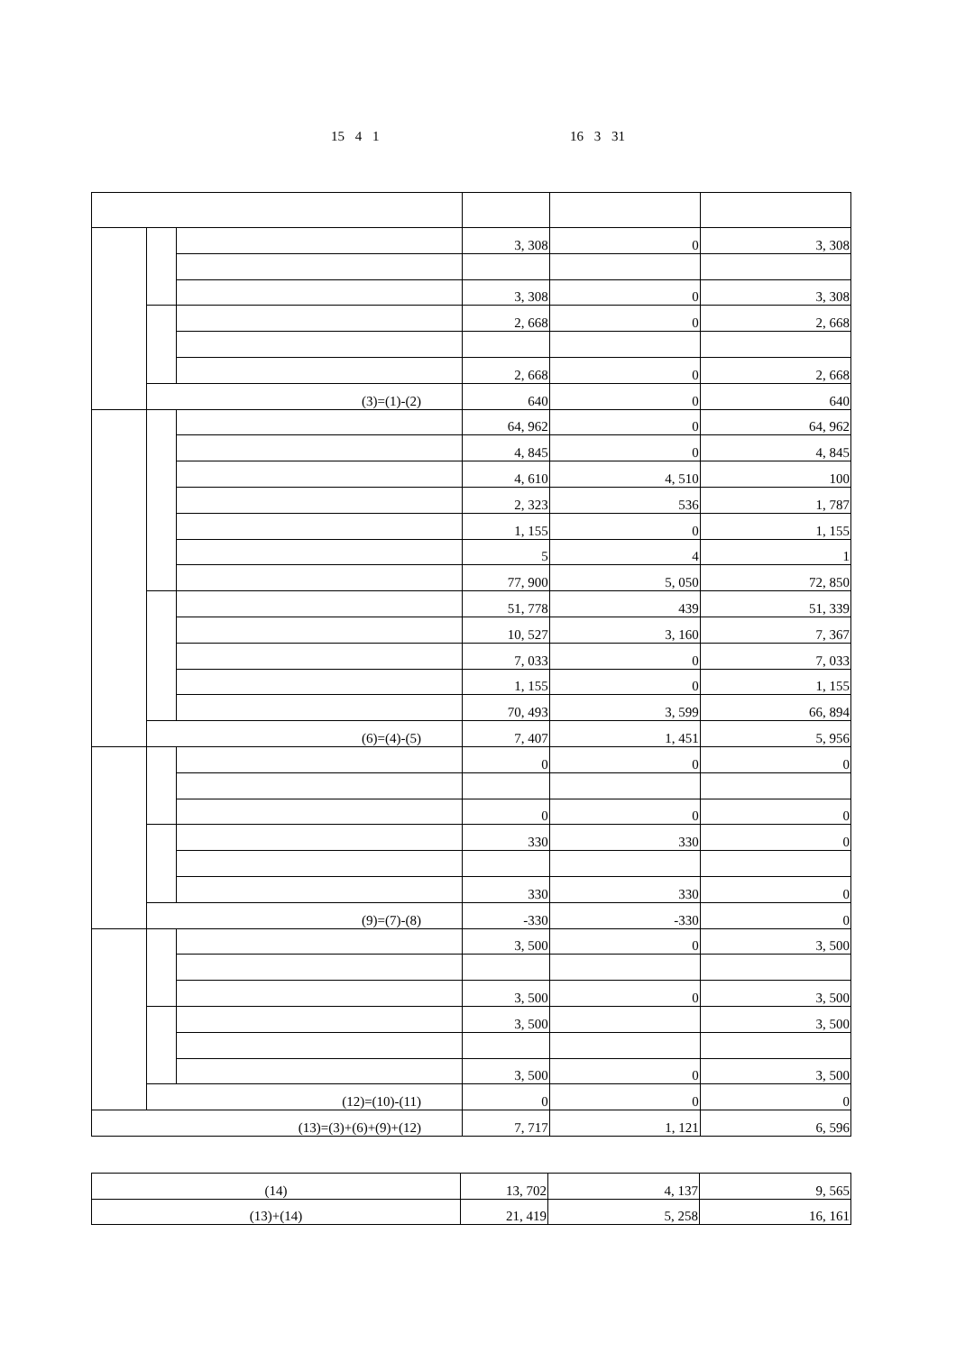15 4 1 16 3 31
| | | | 3, 308 | 0 | 3, 308 |
| | | | 3, 308 | 0 | 3, 308 |
| | | | 2, 668 | 0 | 2, 668 |
| | | | 2, 668 | 0 | 2, 668 |
| | (3)=(1)-(2) | | 640 | 0 | 640 |
| | | | 64, 962 | 0 | 64, 962 |
| | | | 4, 845 | 0 | 4, 845 |
| | | | 4, 610 | 4, 510 | 100 |
| | | | 2, 323 | 536 | 1, 787 |
| | | | 1, 155 | 0 | 1, 155 |
| | | | 5 | 4 | 1 |
| | | | 77, 900 | 5, 050 | 72, 850 |
| | | | 51, 778 | 439 | 51, 339 |
| | | | 10, 527 | 3, 160 | 7, 367 |
| | | | 7, 033 | 0 | 7, 033 |
| | | | 1, 155 | 0 | 1, 155 |
| | | | 70, 493 | 3, 599 | 66, 894 |
| | (6)=(4)-(5) | | 7, 407 | 1, 451 | 5, 956 |
| | | | 0 | 0 | 0 |
| | | | 0 | 0 | 0 |
| | | | 330 | 330 | 0 |
| | | | 330 | 330 | 0 |
| | (9)=(7)-(8) | | -330 | -330 | 0 |
| | | | 3, 500 | 0 | 3, 500 |
| | | | 3, 500 | 0 | 3, 500 |
| | | | 3, 500 | | 3, 500 |
| | | | 3, 500 | 0 | 3, 500 |
| | (12)=(10)-(11) | | 0 | 0 | 0 |
| (13)=(3)+(6)+(9)+(12) | | | 7, 717 | 1, 121 | 6, 596 |
| (14) | 13, 702 | 4, 137 | 9, 565 |
| (13)+(14) | 21, 419 | 5, 258 | 16, 161 |